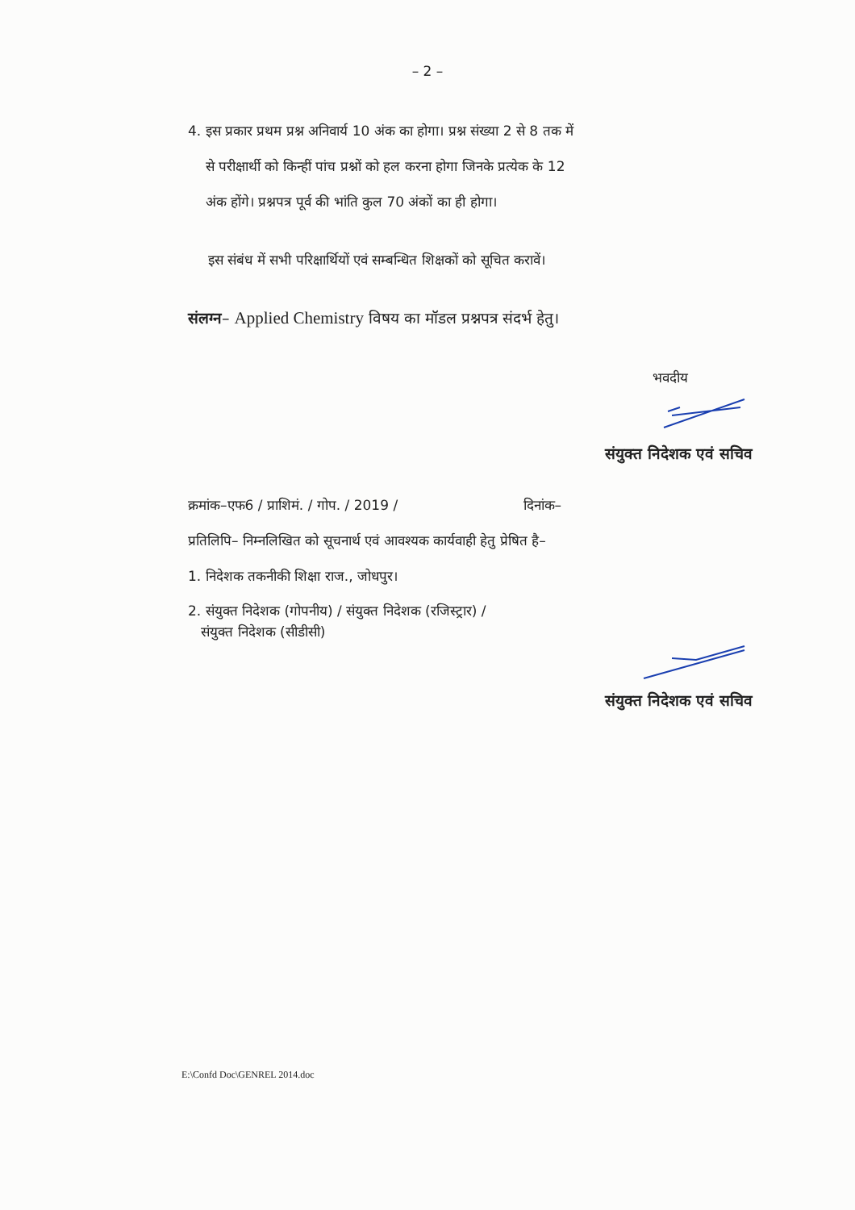– 2 –
4. इस प्रकार प्रथम प्रश्न अनिवार्य 10 अंक का होगा। प्रश्न संख्या 2 से 8 तक में
से परीक्षार्थी को किन्हीं पांच प्रश्नों को हल करना होगा जिनके प्रत्येक के 12
अंक होंगे। प्रश्नपत्र पूर्व की भांति कुल 70 अंकों का ही होगा।
इस संबंध में सभी परिक्षार्थियों एवं सम्बन्धित शिक्षकों को सूचित करावें।
संलग्न– Applied Chemistry विषय का मॉडल प्रश्नपत्र संदर्भ हेतु।
भवदीय
संयुक्त निदेशक एवं सचिव
क्रमांक–एफ6 / प्राशिमं. / गोप. / 2019 / दिनांक–
प्रतिलिपि– निम्नलिखित को सूचनार्थ एवं आवश्यक कार्यवाही हेतु प्रेषित है–
1. निदेशक तकनीकी शिक्षा राज., जोधपुर।
2. संयुक्त निदेशक (गोपनीय) / संयुक्त निदेशक (रजिस्ट्रार) /
संयुक्त निदेशक (सीडीसी)
संयुक्त निदेशक एवं सचिव
E:\Confd Doc\GENREL 2014.doc